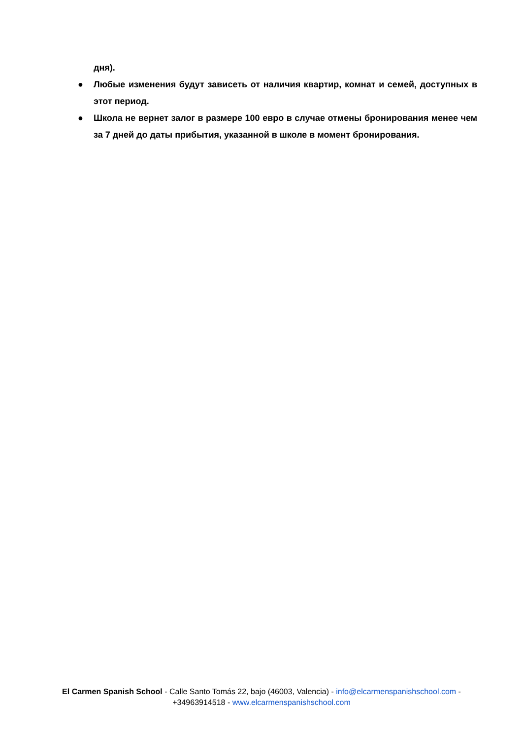дня).
● Любые изменения будут зависеть от наличия квартир, комнат и семей, доступных в этот период.
● Школа не вернет залог в размере 100 евро в случае отмены бронирования менее чем за 7 дней до даты прибытия, указанной в школе в момент бронирования.
El Carmen Spanish School - Calle Santo Tomás 22, bajo (46003, Valencia) - info@elcarmenspanishschool.com - +34963914518 - www.elcarmenspanishschool.com